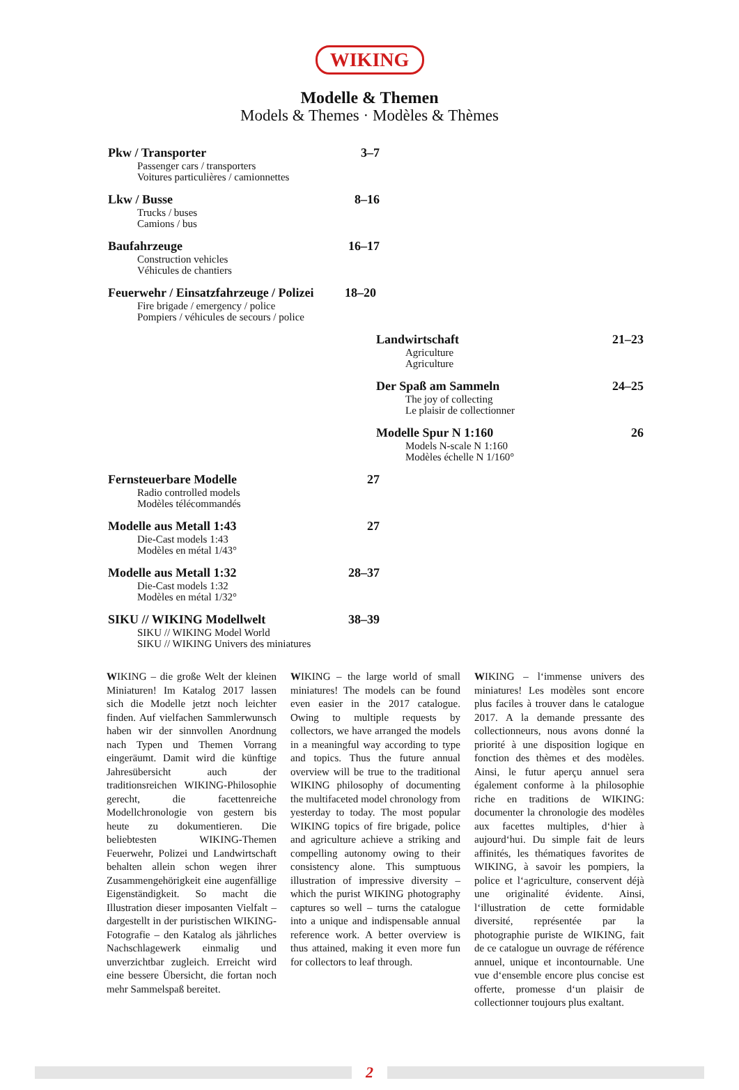WIKING
Modelle & Themen
Models & Themes · Modèles & Thèmes
Pkw / Transporter 3–7
Passenger cars / transporters
Voitures particulières / camionnettes
Lkw / Busse 8–16
Trucks / buses
Camions / bus
Baufahrzeuge 16–17
Construction vehicles
Véhicules de chantiers
Feuerwehr / Einsatzfahrzeuge / Polizei 18–20
Fire brigade / emergency / police
Pompiers / véhicules de secours / police
Landwirtschaft 21–23
Agriculture
Agriculture
Der Spaß am Sammeln 24–25
The joy of collecting
Le plaisir de collectionner
Modelle Spur N 1:160 26
Models N-scale N 1:160
Modèles échelle N 1/160°
Fernsteuerbare Modelle 27
Radio controlled models
Modèles télécommandés
Modelle aus Metall 1:43 27
Die-Cast models 1:43
Modèles en métal 1/43°
Modelle aus Metall 1:32 28–37
Die-Cast models 1:32
Modèles en métal 1/32°
SIKU // WIKING Modellwelt 38–39
SIKU // WIKING Model World
SIKU // WIKING Univers des miniatures
WIKING – die große Welt der kleinen Miniaturen! Im Katalog 2017 lassen sich die Modelle jetzt noch leichter finden. Auf vielfachen Sammlerwunsch haben wir der sinnvollen Anordnung nach Typen und Themen Vorrang eingeräumt. Damit wird die künftige Jahresübersicht auch der traditionsreichen WIKING-Philosophie gerecht, die facettenreiche Modellchronologie von gestern bis heute zu dokumentieren. Die beliebtesten WIKING-Themen Feuerwehr, Polizei und Landwirtschaft behalten allein schon wegen ihrer Zusammengehörigkeit eine augenfällige Eigenständigkeit. So macht die Illustration dieser imposanten Vielfalt – dargestellt in der puristischen WIKING-Fotografie – den Katalog als jährliches Nachschlagewerk einmalig und unverzichtbar zugleich. Erreicht wird eine bessere Übersicht, die fortan noch mehr Sammelspaß bereitet.
WIKING – the large world of small miniatures! The models can be found even easier in the 2017 catalogue. Owing to multiple requests by collectors, we have arranged the models in a meaningful way according to type and topics. Thus the future annual overview will be true to the traditional WIKING philosophy of documenting the multifaceted model chronology from yesterday to today. The most popular WIKING topics of fire brigade, police and agriculture achieve a striking and compelling autonomy owing to their consistency alone. This sumptuous illustration of impressive diversity – which the purist WIKING photography captures so well – turns the catalogue into a unique and indispensable annual reference work. A better overview is thus attained, making it even more fun for collectors to leaf through.
WIKING – l‘immense univers des miniatures! Les modèles sont encore plus faciles à trouver dans le catalogue 2017. A la demande pressante des collectionneurs, nous avons donné la priorité à une disposition logique en fonction des thèmes et des modèles. Ainsi, le futur aperçu annuel sera également conforme à la philosophie riche en traditions de WIKING: documenter la chronologie des modèles aux facettes multiples, d‘hier à aujourd‘hui. Du simple fait de leurs affinités, les thématiques favorites de WIKING, à savoir les pompiers, la police et l‘agriculture, conservent déjà une originalité évidente. Ainsi, l‘illustration de cette formidable diversité, représentée par la photographie puriste de WIKING, fait de ce catalogue un ouvrage de référence annuel, unique et incontournable. Une vue d‘ensemble encore plus concise est offerte, promesse d‘un plaisir de collectionner toujours plus exaltant.
2